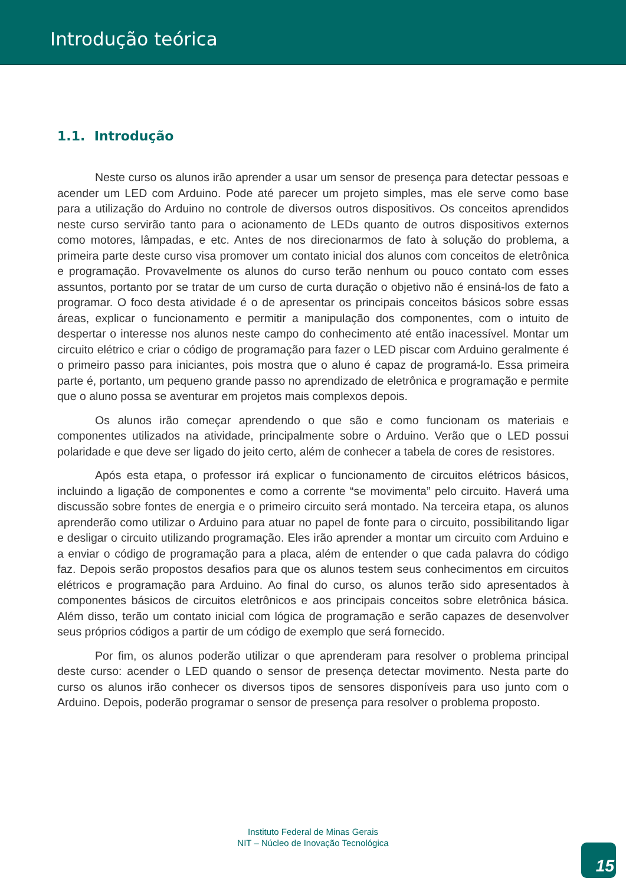Introdução teórica
1.1. Introdução
Neste curso os alunos irão aprender a usar um sensor de presença para detectar pessoas e acender um LED com Arduino. Pode até parecer um projeto simples, mas ele serve como base para a utilização do Arduino no controle de diversos outros dispositivos. Os conceitos aprendidos neste curso servirão tanto para o acionamento de LEDs quanto de outros dispositivos externos como motores, lâmpadas, e etc. Antes de nos direcionarmos de fato à solução do problema, a primeira parte deste curso visa promover um contato inicial dos alunos com conceitos de eletrônica e programação. Provavelmente os alunos do curso terão nenhum ou pouco contato com esses assuntos, portanto por se tratar de um curso de curta duração o objetivo não é ensiná-los de fato a programar. O foco desta atividade é o de apresentar os principais conceitos básicos sobre essas áreas, explicar o funcionamento e permitir a manipulação dos componentes, com o intuito de despertar o interesse nos alunos neste campo do conhecimento até então inacessível. Montar um circuito elétrico e criar o código de programação para fazer o LED piscar com Arduino geralmente é o primeiro passo para iniciantes, pois mostra que o aluno é capaz de programá-lo. Essa primeira parte é, portanto, um pequeno grande passo no aprendizado de eletrônica e programação e permite que o aluno possa se aventurar em projetos mais complexos depois.
Os alunos irão começar aprendendo o que são e como funcionam os materiais e componentes utilizados na atividade, principalmente sobre o Arduino. Verão que o LED possui polaridade e que deve ser ligado do jeito certo, além de conhecer a tabela de cores de resistores.
Após esta etapa, o professor irá explicar o funcionamento de circuitos elétricos básicos, incluindo a ligação de componentes e como a corrente “se movimenta” pelo circuito. Haverá uma discussão sobre fontes de energia e o primeiro circuito será montado. Na terceira etapa, os alunos aprenderão como utilizar o Arduino para atuar no papel de fonte para o circuito, possibilitando ligar e desligar o circuito utilizando programação. Eles irão aprender a montar um circuito com Arduino e a enviar o código de programação para a placa, além de entender o que cada palavra do código faz. Depois serão propostos desafios para que os alunos testem seus conhecimentos em circuitos elétricos e programação para Arduino. Ao final do curso, os alunos terão sido apresentados à componentes básicos de circuitos eletrônicos e aos principais conceitos sobre eletrônica básica. Além disso, terão um contato inicial com lógica de programação e serão capazes de desenvolver seus próprios códigos a partir de um código de exemplo que será fornecido.
Por fim, os alunos poderão utilizar o que aprenderam para resolver o problema principal deste curso: acender o LED quando o sensor de presença detectar movimento. Nesta parte do curso os alunos irão conhecer os diversos tipos de sensores disponíveis para uso junto com o Arduino. Depois, poderão programar o sensor de presença para resolver o problema proposto.
Instituto Federal de Minas Gerais
NIT – Núcleo de Inovação Tecnológica
15